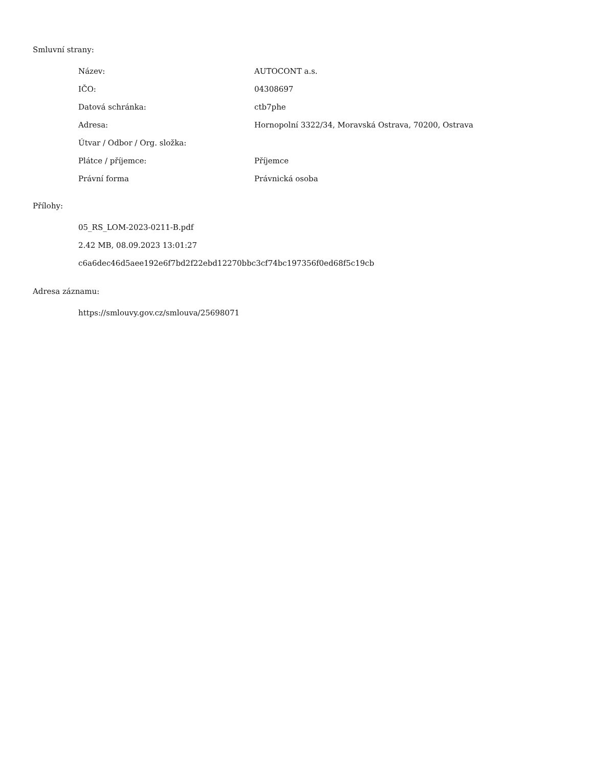Smluvní strany:
| Název: | AUTOCONT a.s. |
| IČO: | 04308697 |
| Datová schránka: | ctb7phe |
| Adresa: | Hornopolní 3322/34, Moravská Ostrava, 70200, Ostrava |
| Útvar / Odbor / Org. složka: | |
| Plátce / příjemce: | Příjemce |
| Právní forma | Právnická osoba |
Přílohy:
05_RS_LOM-2023-0211-B.pdf
2.42 MB, 08.09.2023 13:01:27
c6a6dec46d5aee192e6f7bd2f22ebd12270bbc3cf74bc197356f0ed68f5c19cb
Adresa záznamu:
https://smlouvy.gov.cz/smlouva/25698071